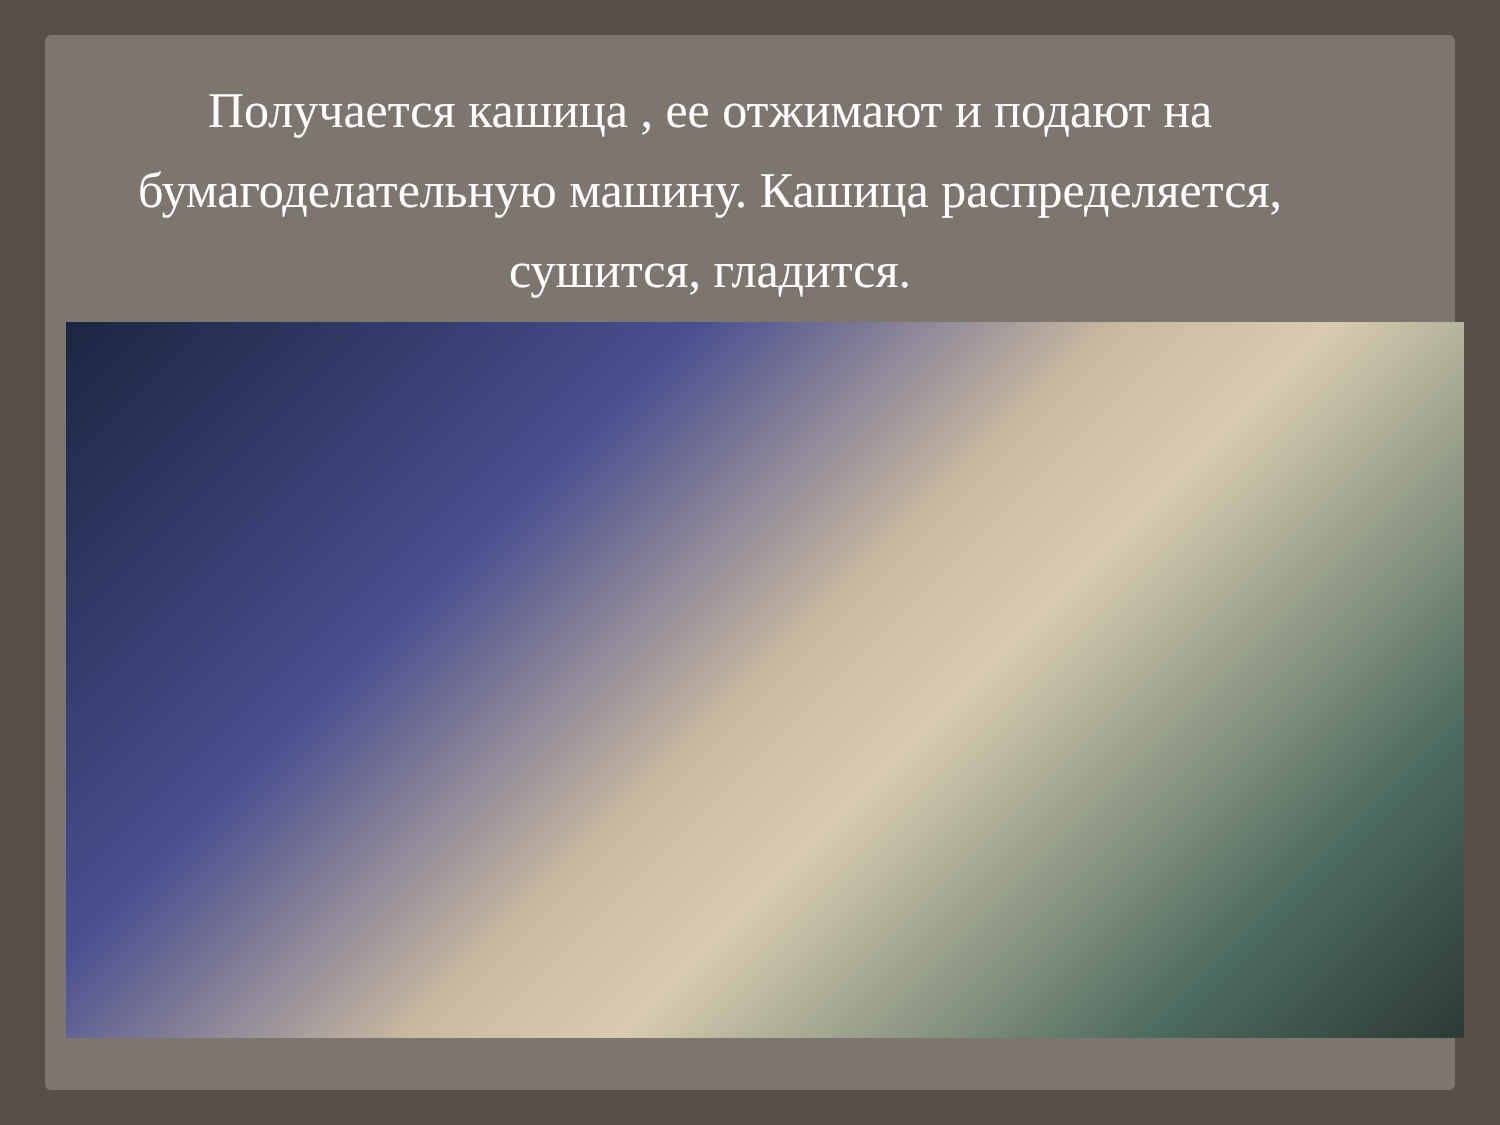Получается кашица , ее отжимают и подают на бумагоделательную машину. Кашица распределяется, сушится, гладится.